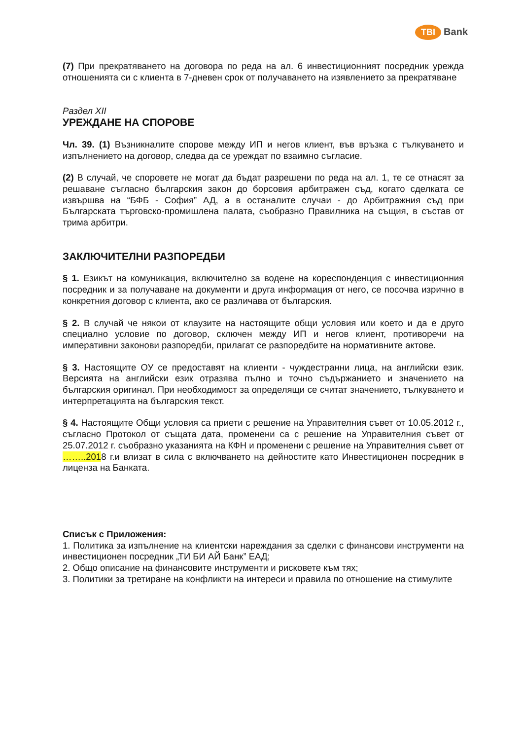TBI Bank
(7) При прекратяването на договора по реда на ал. 6 инвестиционният посредник урежда отношенията си с клиента в 7-дневен срок от получаването на изявлението за прекратяване
Раздел XII
УРЕЖДАНЕ НА СПОРОВЕ
Чл. 39. (1) Възникналите спорове между ИП и негов клиент, във връзка с тълкуването и изпълнението на договор, следва да се уреждат по взаимно съгласие.
(2) В случай, че споровете не могат да бъдат разрешени по реда на ал. 1, те се отнасят за решаване съгласно българския закон до борсовия арбитражен съд, когато сделката се извършва на “БФБ - София” АД, а в останалите случаи - до Арбитражния съд при Българската търговско-промишлена палата, съобразно Правилника на същия, в състав от трима арбитри.
ЗАКЛЮЧИТЕЛНИ РАЗПОРЕДБИ
§ 1. Езикът на комуникация, включително за водене на кореспонденция с инвестиционния посредник и за получаване на документи и друга информация от него, се посочва изрично в конкретния договор с клиента, ако се различава от българския.
§ 2. В случай че някои от клаузите на настоящите общи условия или което и да е друго специално условие по договор, сключен между ИП и негов клиент, противоречи на императивни законови разпоредби, прилагат се разпоредбите на нормативните актове.
§ 3. Настоящите ОУ се предоставят на клиенти - чуждестранни лица, на английски език. Версията на английски език отразява пълно и точно съдържанието и значението на българския оригинал. При необходимост за определящи се считат значението, тълкуването и интерпретацията на българския текст.
§ 4. Настоящите Общи условия са приети с решение на Управителния съвет от 10.05.2012 г., съгласно Протокол от същата дата, променени са с решение на Управителния съвет от 25.07.2012 г. съобразно указанията на КФН и променени с решение на Управителния съвет от ……..2018 г.и влизат в сила с включването на дейностите като Инвестиционен посредник в лиценза на Банката.
Списък с Приложения:
1. Политика за изпълнение на клиентски нареждания за сделки с финансови инструменти на инвестиционен посредник „ТИ БИ АЙ Банк” ЕАД;
2. Общо описание на финансовите инструменти и рисковете към тях;
3. Политики за третиране на конфликти на интереси и правила по отношение на стимулите